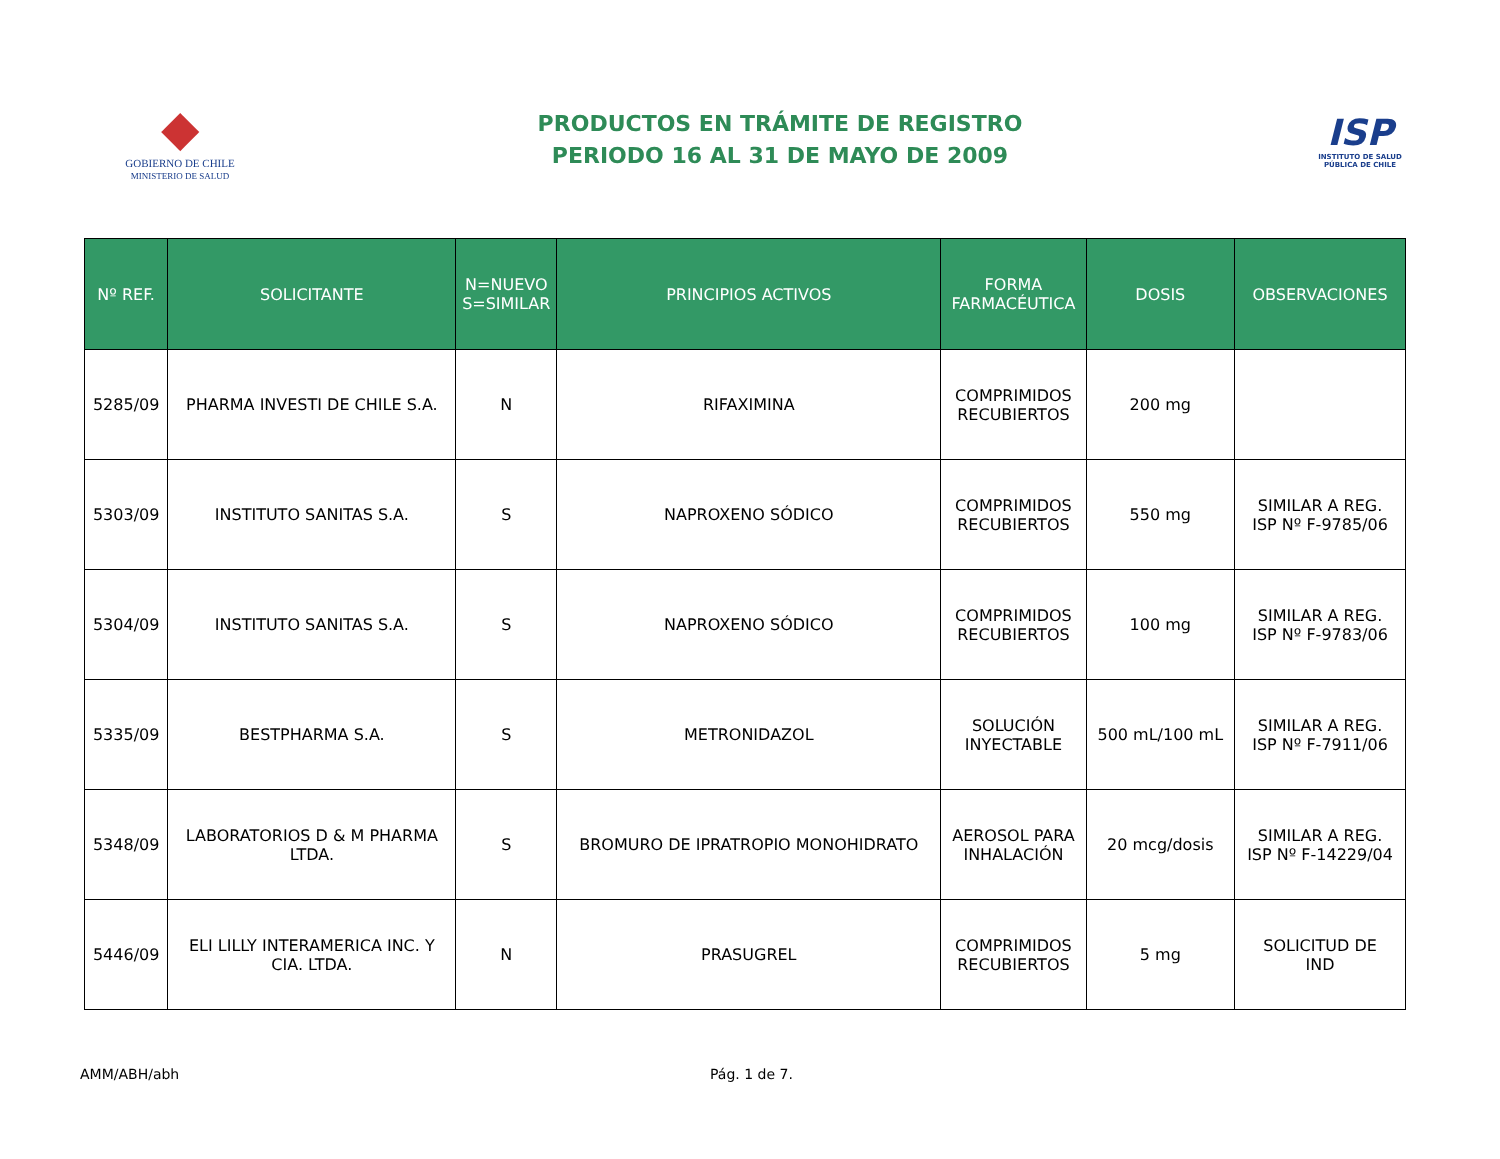◆
GOBIERNO DE CHILE
MINISTERIO DE SALUD
PRODUCTOS EN TRÁMITE DE REGISTRO
PERIODO 16 AL 31 DE MAYO DE 2009
ISP
INSTITUTO DE SALUD
PÚBLICA DE CHILE
| Nº REF. | SOLICITANTE | N=NUEVO S=SIMILAR | PRINCIPIOS ACTIVOS | FORMA FARMACÉUTICA | DOSIS | OBSERVACIONES |
| --- | --- | --- | --- | --- | --- | --- |
| 5285/09 | PHARMA INVESTI DE CHILE S.A. | N | RIFAXIMINA | COMPRIMIDOS RECUBIERTOS | 200 mg | |
| 5303/09 | INSTITUTO SANITAS S.A. | S | NAPROXENO SÓDICO | COMPRIMIDOS RECUBIERTOS | 550 mg | SIMILAR A REG. ISP Nº F-9785/06 |
| 5304/09 | INSTITUTO SANITAS S.A. | S | NAPROXENO SÓDICO | COMPRIMIDOS RECUBIERTOS | 100 mg | SIMILAR A REG. ISP Nº F-9783/06 |
| 5335/09 | BESTPHARMA S.A. | S | METRONIDAZOL | SOLUCIÓN INYECTABLE | 500 mL/100 mL | SIMILAR A REG. ISP Nº F-7911/06 |
| 5348/09 | LABORATORIOS D & M PHARMA LTDA. | S | BROMURO DE IPRATROPIO MONOHIDRATO | AEROSOL PARA INHALACIÓN | 20 mcg/dosis | SIMILAR A REG. ISP Nº F-14229/04 |
| 5446/09 | ELI LILLY INTERAMERICA INC. Y CIA. LTDA. | N | PRASUGREL | COMPRIMIDOS RECUBIERTOS | 5 mg | SOLICITUD DE IND |
AMM/ABH/abh Pág. 1 de 7.